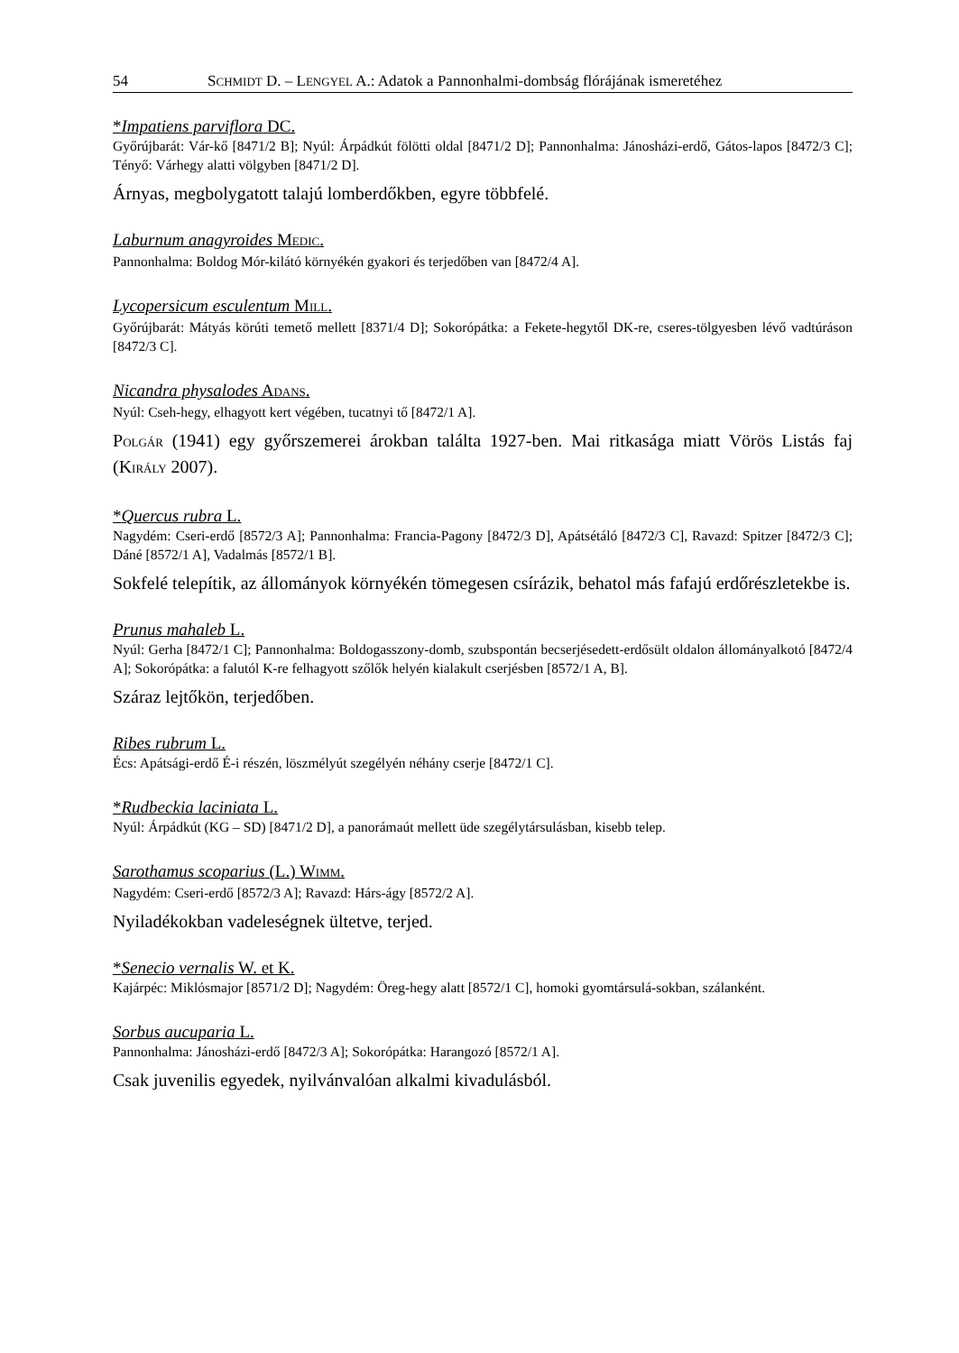54 SCHMIDT D. – LENGYEL A.: Adatok a Pannonhalmi-dombság flórájának ismeretéhez
*Impatiens parviflora DC.
Győrújbarát: Vár-kő [8471/2 B]; Nyúl: Árpádkút fölötti oldal [8471/2 D]; Pannonhalma: Jánosházi-erdő, Gátos-lapos [8472/3 C]; Tényő: Várhegy alatti völgyben [8471/2 D].
Árnyas, megbolygatott talajú lomberdőkben, egyre többfelé.
Laburnum anagyroides MEDIC.
Pannonhalma: Boldog Mór-kilátó környékén gyakori és terjedőben van [8472/4 A].
Lycopersicum esculentum MILL.
Győrújbarát: Mátyás körúti temető mellett [8371/4 D]; Sokorópátka: a Fekete-hegytől DK-re, cseres-tölgyesben lévő vadtúráson [8472/3 C].
Nicandra physalodes ADANS.
Nyúl: Cseh-hegy, elhagyott kert végében, tucatnyi tő [8472/1 A].
POLGÁR (1941) egy győrszemerei árokban találta 1927-ben. Mai ritkasága miatt Vörös Listás faj (KIRÁLY 2007).
*Quercus rubra L.
Nagydém: Cseri-erdő [8572/3 A]; Pannonhalma: Francia-Pagony [8472/3 D], Apátsétáló [8472/3 C], Ravazd: Spitzer [8472/3 C]; Dáné [8572/1 A], Vadalmás [8572/1 B].
Sokfelé telepítik, az állományok környékén tömegesen csírázik, behatol más fafajú erdőrészletekbe is.
Prunus mahaleb L.
Nyúl: Gerha [8472/1 C]; Pannonhalma: Boldogasszony-domb, szubspontán becserjésedett-erdősült oldalon állományalkotó [8472/4 A]; Sokorópátka: a falutól K-re felhagyott szőlők helyén kialakult cserjésben [8572/1 A, B].
Száraz lejtőkön, terjedőben.
Ribes rubrum L.
Écs: Apátsági-erdő É-i részén, löszmélyút szegélyén néhány cserje [8472/1 C].
*Rudbeckia laciniata L.
Nyúl: Árpádkút (KG – SD) [8471/2 D], a panorámaút mellett üde szegélytársulásban, kisebb telep.
Sarothamus scoparius (L.) WIMM.
Nagydém: Cseri-erdő [8572/3 A]; Ravazd: Hárs-ágy [8572/2 A].
Nyiladékokban vadeleségnek ültetve, terjed.
*Senecio vernalis W. et K.
Kajárpéc: Miklósmajor [8571/2 D]; Nagydém: Öreg-hegy alatt [8572/1 C], homoki gyomtársulá-sokban, szálanként.
Sorbus aucuparia L.
Pannonhalma: Jánosházi-erdő [8472/3 A]; Sokorópátka: Harangozó [8572/1 A].
Csak juvenilis egyedek, nyilvánvalóan alkalmi kivadulásból.